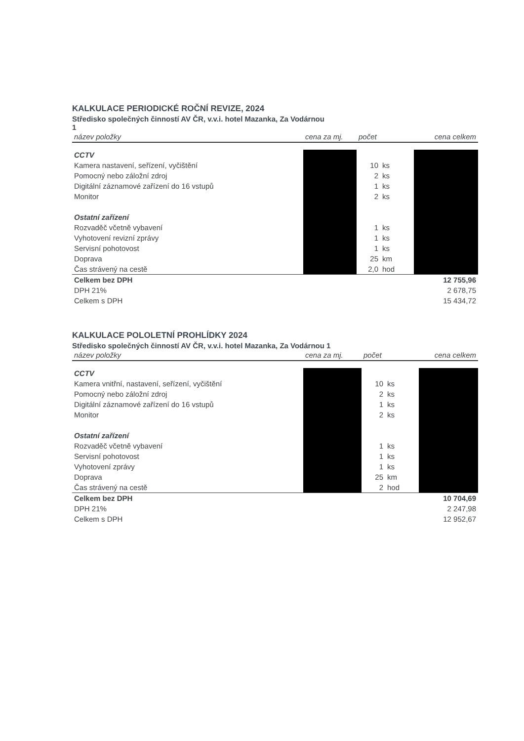KALKULACE PERIODICKÉ ROČNÍ REVIZE, 2024
Středisko společných činností AV ČR, v.v.i. hotel Mazanka, Za Vodárnou
1
| název položky | cena za mj. | počet | | cena celkem |
| --- | --- | --- | --- | --- |
| CCTV | | | | |
| Kamera nastavení, seřízení, vyčištění | | 10 | ks | |
| Pomocný nebo záložní zdroj | | 2 | ks | |
| Digitální záznamové zařízení do 16 vstupů | | 1 | ks | |
| Monitor | | 2 | ks | |
| Ostatní zařízení | | | | |
| Rozvaděč včetně vybavení | | 1 | ks | |
| Vyhotovení revizní zprávy | | 1 | ks | |
| Servisní pohotovost | | 1 | ks | |
| Doprava | | 25 | km | |
| Čas strávený na cestě | | 2,0 | hod | |
| Celkem bez DPH | | | | 12 755,96 |
| DPH 21% | | | | 2 678,75 |
| Celkem s DPH | | | | 15 434,72 |
KALKULACE POLOLETNÍ PROHLÍDKY 2024
Středisko společných činností AV ČR, v.v.i. hotel Mazanka, Za Vodárnou 1
| název položky | cena za mj. | počet | | cena celkem |
| --- | --- | --- | --- | --- |
| CCTV | | | | |
| Kamera vnitřní, nastavení, seřízení, vyčištění | | 10 | ks | |
| Pomocný nebo záložní zdroj | | 2 | ks | |
| Digitální záznamové zařízení do 16 vstupů | | 1 | ks | |
| Monitor | | 2 | ks | |
| Ostatní zařízení | | | | |
| Rozvaděč včetně vybavení | | 1 | ks | |
| Servisní pohotovost | | 1 | ks | |
| Vyhotovení zprávy | | 1 | ks | |
| Doprava | | 25 | km | |
| Čas strávený na cestě | | 2 | hod | |
| Celkem bez DPH | | | | 10 704,69 |
| DPH 21% | | | | 2 247,98 |
| Celkem s DPH | | | | 12 952,67 |